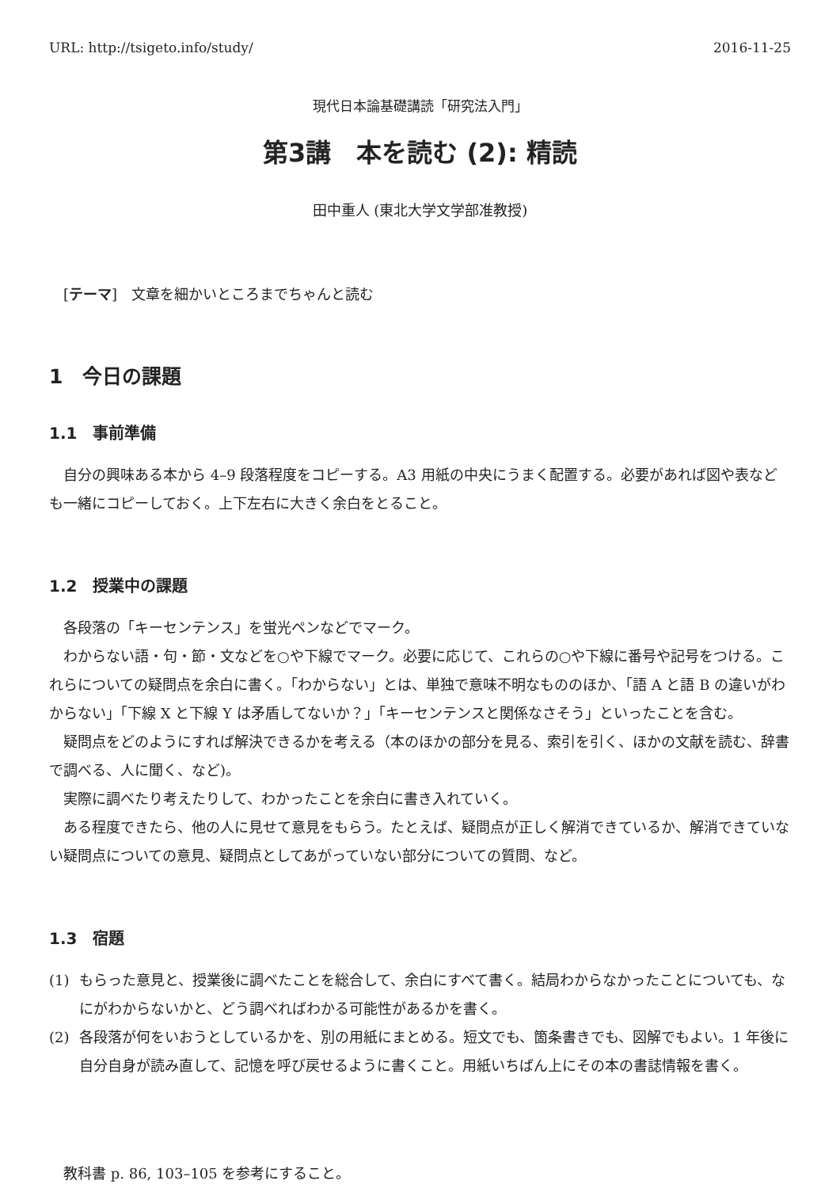URL: http://tsigeto.info/study/ 2016-11-25
現代日本論基礎講読「研究法入門」
第3講　本を読む (2): 精読
田中重人 (東北大学文学部准教授)
[テーマ]　文章を細かいところまでちゃんと読む
1　今日の課題
1.1　事前準備
自分の興味ある本から 4–9 段落程度をコピーする。A3 用紙の中央にうまく配置する。必要があれば図や表なども一緒にコピーしておく。上下左右に大きく余白をとること。
1.2　授業中の課題
各段落の「キーセンテンス」を蛍光ペンなどでマーク。
わからない語・句・節・文などを○や下線でマーク。必要に応じて、これらの○や下線に番号や記号をつける。これらについての疑問点を余白に書く。「わからない」とは、単独で意味不明なもののほか、「語 A と語 B の違いがわからない」「下線 X と下線 Y は矛盾してないか？」「キーセンテンスと関係なさそう」といったことを含む。
疑問点をどのようにすれば解決できるかを考える（本のほかの部分を見る、索引を引く、ほかの文献を読む、辞書で調べる、人に聞く、など)。
実際に調べたり考えたりして、わかったことを余白に書き入れていく。
ある程度できたら、他の人に見せて意見をもらう。たとえば、疑問点が正しく解消できているか、解消できていない疑問点についての意見、疑問点としてあがっていない部分についての質問、など。
1.3　宿題
(1) もらった意見と、授業後に調べたことを総合して、余白にすべて書く。結局わからなかったことについても、なにがわからないかと、どう調べればわかる可能性があるかを書く。
(2) 各段落が何をいおうとしているかを、別の用紙にまとめる。短文でも、箇条書きでも、図解でもよい。1 年後に自分自身が読み直して、記憶を呼び戻せるように書くこと。用紙いちばん上にその本の書誌情報を書く。
教科書 p. 86, 103–105 を参考にすること。